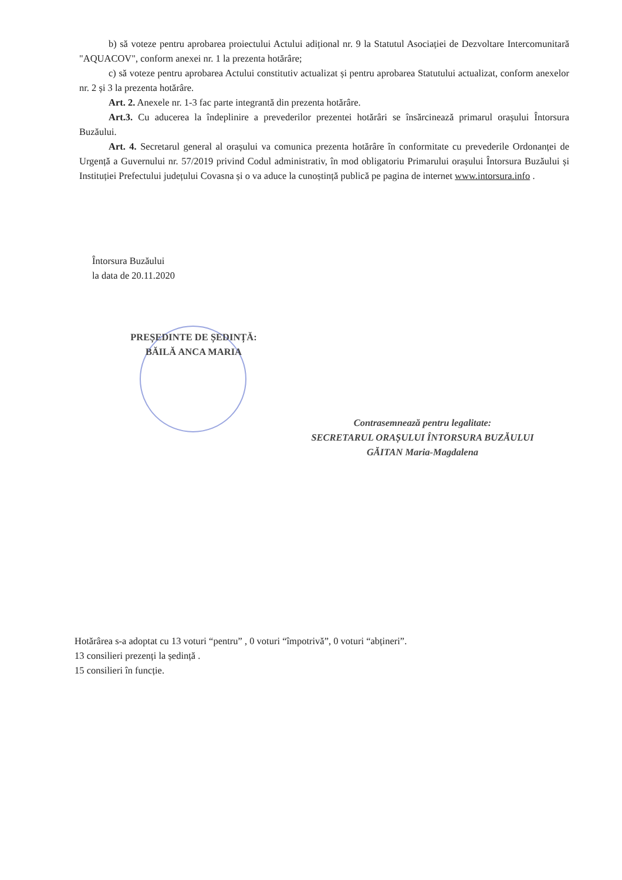b) să voteze pentru aprobarea proiectului Actului adițional nr. 9 la Statutul Asociației de Dezvoltare Intercomunitară "AQUACOV", conform anexei nr. 1 la prezenta hotărâre;
c) să voteze pentru aprobarea Actului constitutiv actualizat și pentru aprobarea Statutului actualizat, conform anexelor nr. 2 și 3 la prezenta hotărâre.
Art. 2. Anexele nr. 1-3 fac parte integrantă din prezenta hotărâre.
Art.3. Cu aducerea la îndeplinire a prevederilor prezentei hotărâri se însărcinează primarul orașului Întorsura Buzăului.
Art. 4. Secretarul general al orașului va comunica prezenta hotărâre în conformitate cu prevederile Ordonanței de Urgență a Guvernului nr. 57/2019 privind Codul administrativ, în mod obligatoriu Primarului orașului Întorsura Buzăului și Instituției Prefectului județului Covasna și o va aduce la cunoștință publică pe pagina de internet www.intorsura.info .
Întorsura Buzăului
la data de 20.11.2020
PREȘEDINTE DE ȘEDINȚĂ:
BĂILĂ ANCA MARIA
Contrasemnează pentru legalitate:
SECRETARUL ORAȘULUI ÎNTORSURA BUZĂULUI
GĂITAN Maria-Magdalena
Hotărârea s-a adoptat cu 13 voturi “pentru” , 0 voturi “împotrivă”, 0 voturi “abțineri”.
13 consilieri prezenți la ședință .
15 consilieri în funcție.